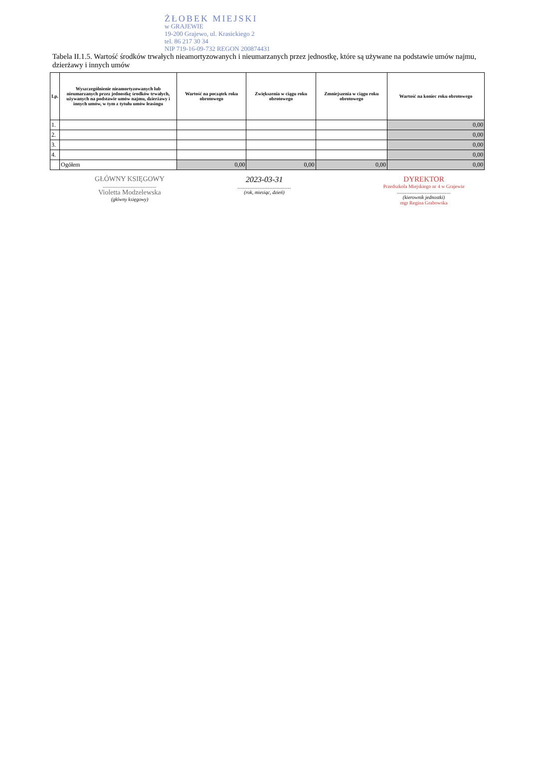ŻŁOBEK MIEJSKI
w GRAJEWIE
19-200 Grajewo, ul. Krasickiego 2
tel. 86 217 30 34
NIP 719-16-09-732 REGON 200874431
Tabela II.1.5. Wartość środków trwałych nieamortyzowanych i nieumarzanych przez jednostkę, które są używane na podstawie umów najmu, dzierżawy i innych umów
| Lp. | Wyszczególnienie nieamortyzowanych lub nieumarzanych przez jednostkę środków trwałych, używanych na podstawie umów najmu, dzierżawy i innych umów, w tym z tytułu umów leasingu | Wartość na początek roku obrotowego | Zwiększenia w ciągu roku obrotowego | Zmniejszenia w ciągu roku obrotowego | Wartość na koniec roku obrotowego |
| --- | --- | --- | --- | --- | --- |
| 1. | | | | | 0,00 |
| 2. | | | | | 0,00 |
| 3. | | | | | 0,00 |
| 4. | | | | | 0,00 |
| | Ogółem | 0,00 | 0,00 | 0,00 | 0,00 |
GŁÓWNY KSIĘGOWY
...........................................
Violetta Modzelewska
(główny księgowy)
2023-03-31
...........................................
(rok, miesiąc, dzień)
DYREKTOR
Przedszkola Miejskiego nr 4 w Grajewie
...........................................
(kierownik jednostki)
mgr Regina Grabowska